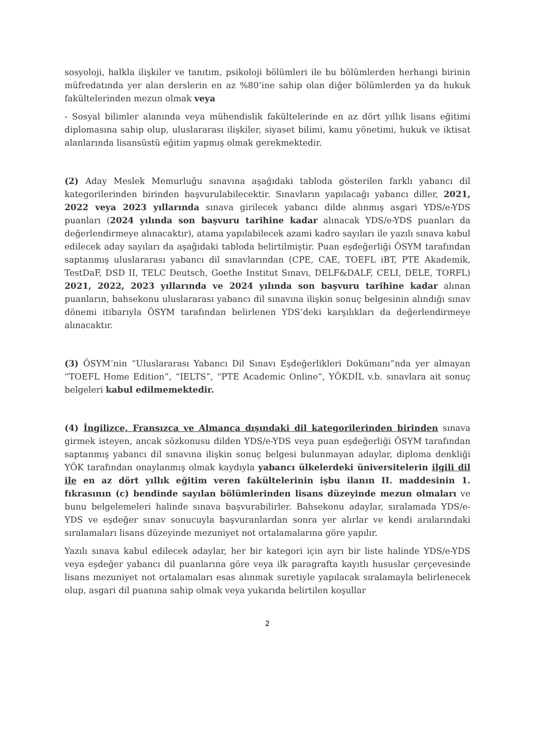sosyoloji, halkla ilişkiler ve tanıtım, psikoloji bölümleri ile bu bölümlerden herhangi birinin müfredatında yer alan derslerin en az %80’ine sahip olan diğer bölümlerden ya da hukuk fakültelerinden mezun olmak veya
- Sosyal bilimler alanında veya mühendislik fakültelerinde en az dört yıllık lisans eğitimi diplomasına sahip olup, uluslararası ilişkiler, siyaset bilimi, kamu yönetimi, hukuk ve iktisat alanlarında lisansüstü eğitim yapmış olmak gerekmektedir.
(2) Aday Meslek Memurluğu sınavına aşağıdaki tabloda gösterilen farklı yabancı dil kategorilerinden birinden başvurulabilecektir. Sınavların yapılacağı yabancı diller, 2021, 2022 veya 2023 yıllarında sınava girilecek yabancı dilde alınmış asgari YDS/e-YDS puanları (2024 yılında son başvuru tarihine kadar alınacak YDS/e-YDS puanları da değerlendirmeye alınacaktır), atama yapılabilecek azami kadro sayıları ile yazılı sınava kabul edilecek aday sayıları da aşağıdaki tabloda belirtilmiştir. Puan eşdeğerliği ÖSYM tarafından saptanmış uluslararası yabancı dil sınavlarından (CPE, CAE, TOEFL iBT, PTE Akademik, TestDaF, DSD II, TELC Deutsch, Goethe Institut Sınavı, DELF&DALF, CELI, DELE, TORFL) 2021, 2022, 2023 yıllarında ve 2024 yılında son başvuru tarihine kadar alınan puanların, bahsekonu uluslararası yabancı dil sınavına ilişkin sonuç belgesinin alındığı sınav dönemi itibarıyla ÖSYM tarafından belirlenen YDS’deki karşılıkları da değerlendirmeye alınacaktır.
(3) ÖSYM’nin “Uluslararası Yabancı Dil Sınavı Eşdeğerlikleri Dokümanı”nda yer almayan “TOEFL Home Edition”, “IELTS”, “PTE Academic Online”, YÖKDİL v.b. sınavlara ait sonuç belgeleri kabul edilmemektedir.
(4) İngilizce, Fransızca ve Almanca dışındaki dil kategorilerinden birinden sınava girmek isteyen, ancak sözkonusu dilden YDS/e-YDS veya puan eşdeğerliği ÖSYM tarafından saptanmış yabancı dil sınavına ilişkin sonuç belgesi bulunmayan adaylar, diploma denkliği YÖK tarafından onaylanmış olmak kaydıyla yabancı ülkelerdeki üniversitelerin ilgili dil ile en az dört yıllık eğitim veren fakültelerinin işbu ilanın II. maddesinin 1. fıkrasının (c) bendinde sayılan bölümlerinden lisans düzeyinde mezun olmaları ve bunu belgelemeleri halinde sınava başvurabilirler. Bahsekonu adaylar, sıralamada YDS/e-YDS ve eşdeğer sınav sonucuyla başvuranlardan sonra yer alırlar ve kendi aralarındaki sıralamaları lisans düzeyinde mezuniyet not ortalamalarına göre yapılır.
Yazılı sınava kabul edilecek adaylar, her bir kategori için ayrı bir liste halinde YDS/e-YDS veya eşdeğer yabancı dil puanlarına göre veya ilk paragrafta kayıtlı hususlar çerçevesinde lisans mezuniyet not ortalamaları esas alınmak suretiyle yapılacak sıralamayla belirlenecek olup, asgari dil puanına sahip olmak veya yukarıda belirtilen koşullar
2